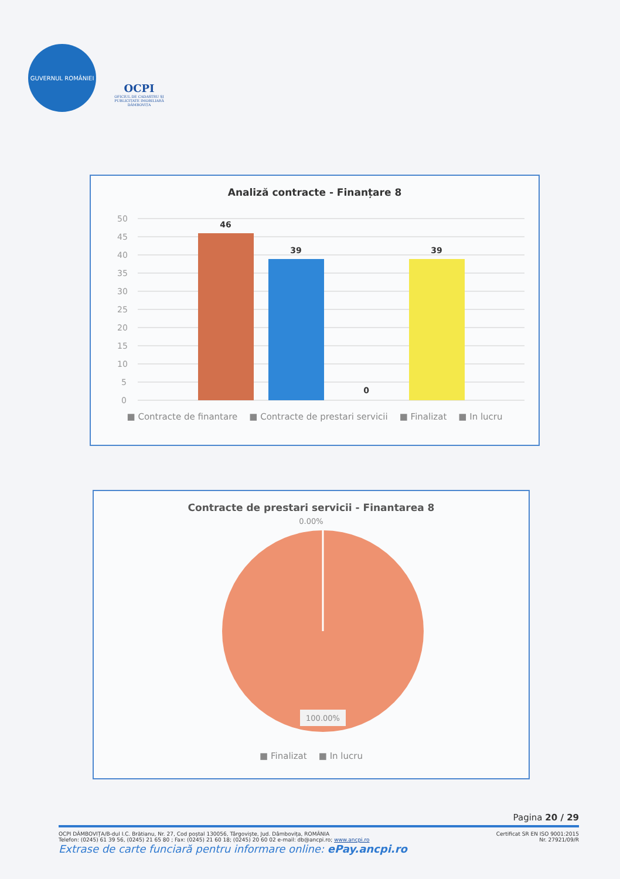GUVERNUL ROMÂNIEI
OCPI
OFICIUL DE CADASTRU ȘI PUBLICITATE IMOBILIARĂ DÂMBOVIȚA
Analiză contracte - Finanțare 8
50
45
40
35
30
25
20
15
10
5
0
46
39
0
39
■ Contracte de finantare ■ Contracte de prestari servicii ■ Finalizat ■ In lucru
Contracte de prestari servicii - Finantarea 8
0.00%
100.00%
■ Finalizat ■ In lucru
Pagina 20 / 29
OCPI DÂMBOVIȚA/B-dul I.C. Brătianu, Nr. 27, Cod poștal 130056, Târgoviște, Jud. Dâmbovița, ROMÂNIA
Telefon: (0245) 61 39 56, (0245) 21 65 80 ; Fax: (0245) 21 60 18; (0245) 20 60 02 e-mail: db@ancpi.ro; www.ancpi.ro
Certificat SR EN ISO 9001:2015
Nr. 27921/09/R
Extrase de carte funciară pentru informare online: ePay.ancpi.ro